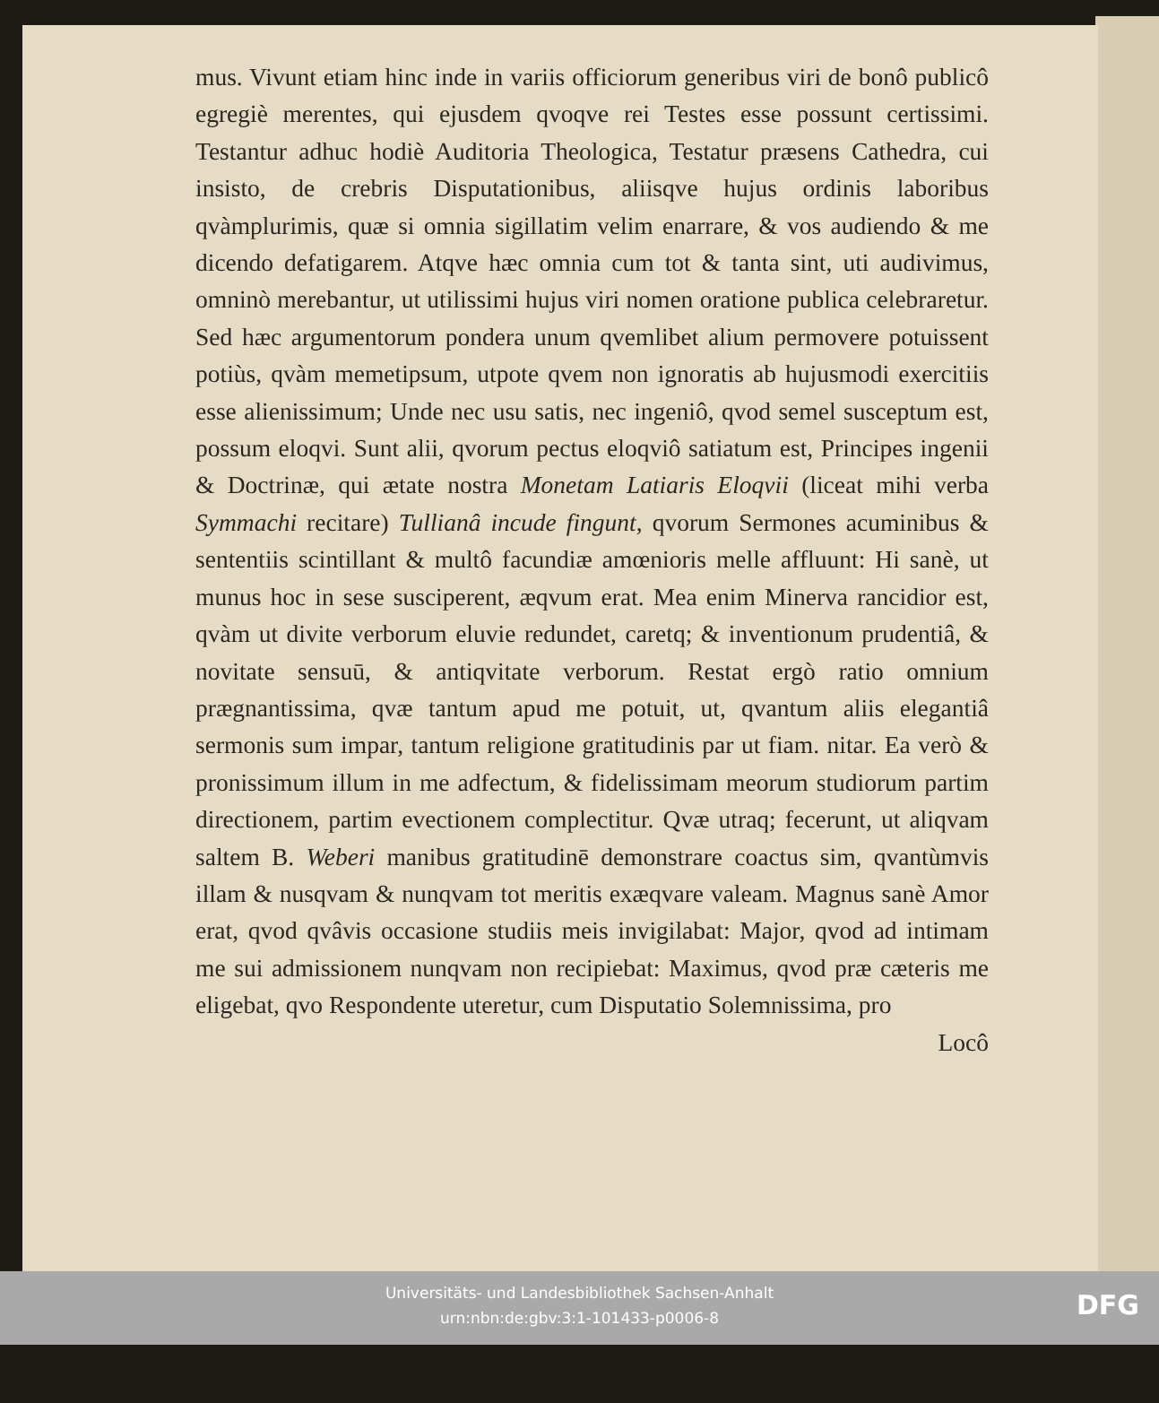mus. Vivunt etiam hinc inde in variis officiorum generibus viri de bonô publicô egregiè merentes, qui ejusdem qvoqve rei Testes esse possunt certissimi. Testantur adhuc hodiè Auditoria Theologica, Testatur præsens Cathedra, cui insisto, de crebris Disputationibus, aliisqve hujus ordinis laboribus qvàmplurimis, quæ si omnia sigillatim velim enarrare, & vos audiendo & me dicendo defatigarem. Atqve hæc omnia cum tot & tanta sint, uti audivimus, omninò merebantur, ut utilissimi hujus viri nomen oratione publica celebraretur. Sed hæc argumentorum pondera unum qvemlibet alium permovere potuissent potiùs, qvàm memetipsum, utpote qvem non ignoratis ab hujusmodi exercitiis esse alienissimum; Unde nec usu satis, nec ingeniô, qvod semel susceptum est, possum eloqvi. Sunt alii, qvorum pectus eloqviô satiatum est, Principes ingenii & Doctrinæ, qui ætate nostra Monetam Latiaris Eloqvii (liceat mihi verba Symmachi recitare) Tullianâ incude fingunt, qvorum Sermones acuminibus & sententiis scintillant & multô facundiæ amœnioris melle affluunt: Hi sanè, ut munus hoc in sese susciperent, æqvum erat. Mea enim Minerva rancidior est, qvàm ut divite verborum eluvie redundet, caretq; & inventionum prudentiâ, & novitate sensuū, & antiqvitate verborum. Restat ergò ratio omnium prægnantissima, qvæ tantum apud me potuit, ut, qvantum aliis elegantiâ sermonis sum impar, tantum religione gratitudinis par ut fiam. nitar. Ea verò & pronissimum illum in me adfectum, & fidelissimam meorum studiorum partim directionem, partim evectionem complectitur. Qvæ utraq; fecerunt, ut aliqvam saltem B. Weberi manibus gratitudinē demonstrare coactus sim, qvantùmvis illam & nusqvam & nunqvam tot meritis exæqvare valeam. Magnus sanè Amor erat, qvod qvâvis occasione studiis meis invigilabat: Major, qvod ad intimam me sui admissionem nunqvam non recipiebat: Maximus, qvod præ cæteris me eligebat, qvo Respondente uteretur, cum Disputatio Solemnissima, pro
Locô
Universitäts- und Landesbibliothek Sachsen-Anhalt
urn:nbn:de:gbv:3:1-101433-p0006-8
DFG